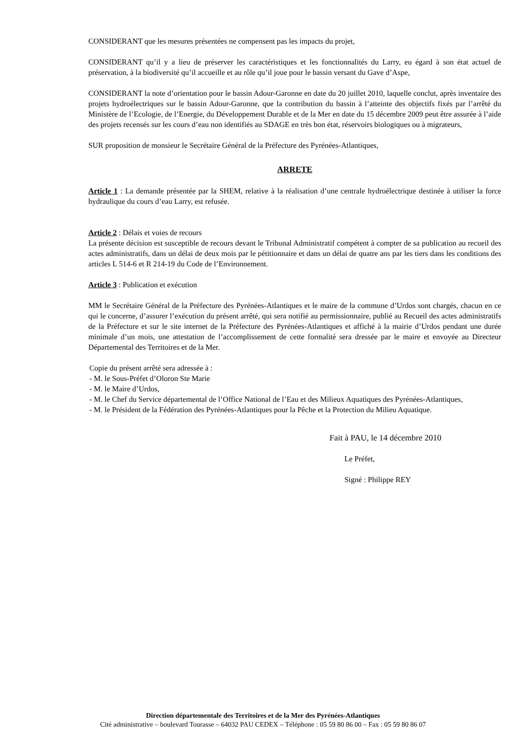CONSIDERANT que les mesures présentées ne compensent pas les impacts du projet,
CONSIDERANT qu’il y a lieu de préserver les caractéristiques et les fonctionnalités du Larry, eu égard à son état actuel de préservation, à la biodiversité qu’il accueille et au rôle qu’il joue pour le bassin versant du Gave d’Aspe,
CONSIDERANT la note d’orientation pour le bassin Adour-Garonne en date du 20 juillet 2010, laquelle conclut, après inventaire des projets hydroélectriques sur le bassin Adour-Garonne, que la contribution du bassin à l’atteinte des objectifs fixés par l’arrêté du Ministère de l’Ecologie, de l’Energie, du Développement Durable et de la Mer en date du 15 décembre 2009 peut être assurée à l’aide des projets recensés sur les cours d’eau non identifiés au SDAGE en très bon état, réservoirs biologiques ou à migrateurs,
SUR proposition de monsieur le Secrétaire Général de la Préfecture des Pyrénées-Atlantiques,
ARRETE
Article 1 : La demande présentée par la SHEM, relative à la réalisation d’une centrale hydroélectrique destinée à utiliser la force hydraulique du cours d’eau Larry, est refusée.
Article 2 : Délais et voies de recours
La présente décision est susceptible de recours devant le Tribunal Administratif compétent à compter de sa publication au recueil des actes administratifs, dans un délai de deux mois par le pétitionnaire et dans un délai de quatre ans par les tiers dans les conditions des articles L 514-6 et R 214-19 du Code de l’Environnement.
Article 3 : Publication et exécution
MM le Secrétaire Général de la Préfecture des Pyrénées-Atlantiques et le maire de la commune d’Urdos sont chargés, chacun en ce qui le concerne, d’assurer l’exécution du présent arrêté, qui sera notifié au permissionnaire, publié au Recueil des actes administratifs de la Préfecture et sur le site internet de la Préfecture des Pyrénées-Atlantiques et affiché à la mairie d’Urdos pendant une durée minimale d’un mois, une attestation de l’accomplissement de cette formalité sera dressée par le maire et envoyée au Directeur Départemental des Territoires et de la Mer.
Copie du présent arrêté sera adressée à :
- M. le Sous-Préfet d’Oloron Ste Marie
- M. le Maire d’Urdos,
- M. le Chef du Service départemental de l’Office National de l’Eau et des Milieux Aquatiques des Pyrénées-Atlantiques,
- M. le Président de la Fédération des Pyrénées-Atlantiques pour la Pêche et la Protection du Milieu Aquatique.
Fait à PAU, le 14 décembre 2010
Le Préfet,
Signé : Philippe REY
Direction départementale des Territoires et de la Mer des Pyrénées-Atlantiques
Cité administrative – boulevard Tourasse – 64032 PAU CEDEX – Téléphone : 05 59 80 86 00 – Fax : 05 59 80 86 07